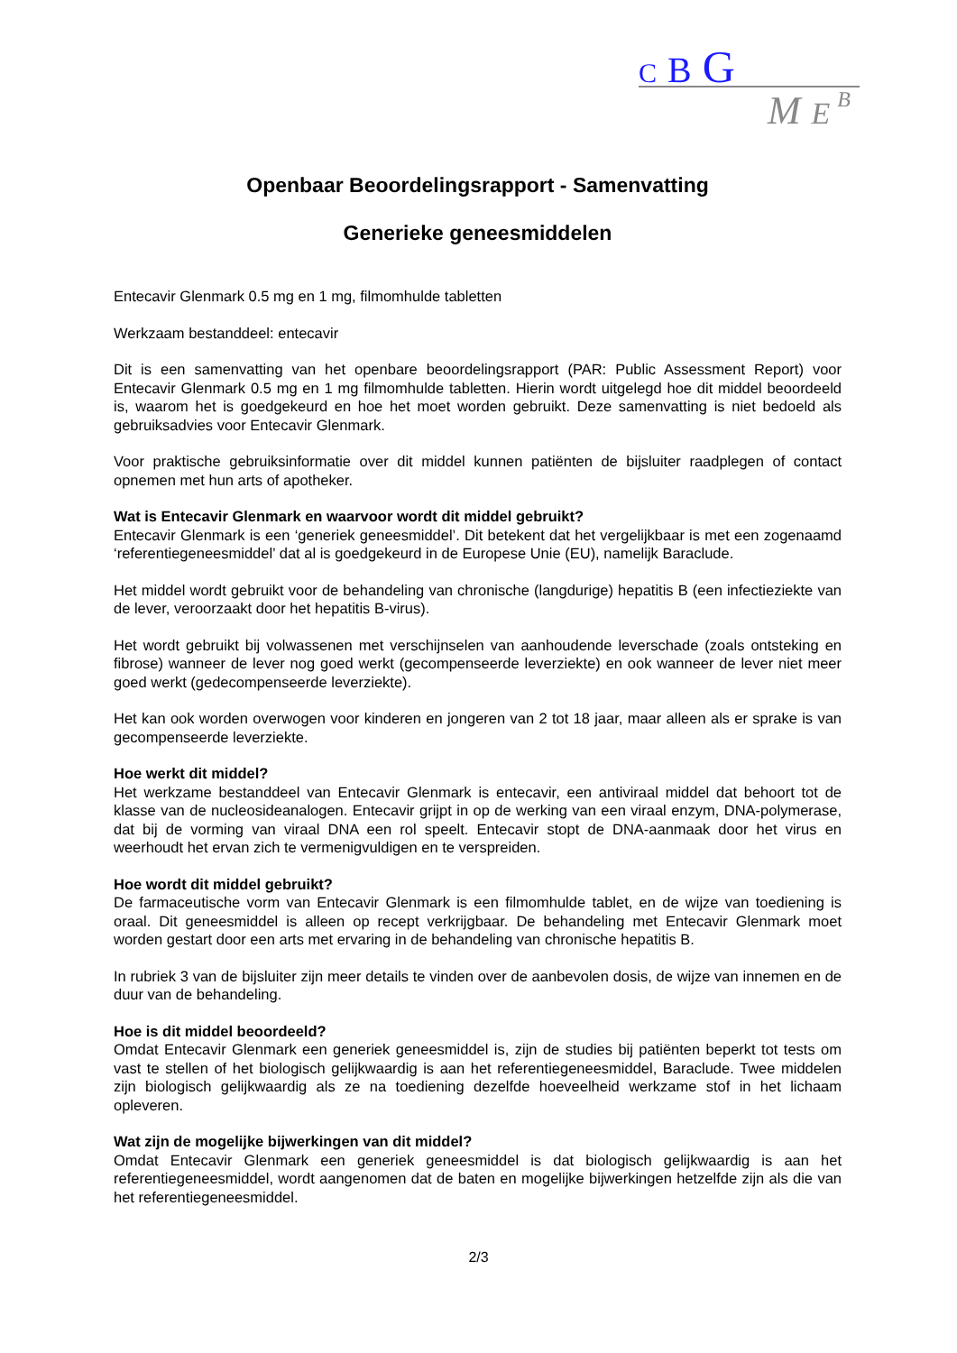C B G
M E B
Openbaar Beoordelingsrapport - Samenvatting
Generieke geneesmiddelen
Entecavir Glenmark 0.5 mg en 1 mg, filmomhulde tabletten
Werkzaam bestanddeel: entecavir
Dit is een samenvatting van het openbare beoordelingsrapport (PAR: Public Assessment Report) voor Entecavir Glenmark 0.5 mg en 1 mg filmomhulde tabletten. Hierin wordt uitgelegd hoe dit middel beoordeeld is, waarom het is goedgekeurd en hoe het moet worden gebruikt. Deze samenvatting is niet bedoeld als gebruiksadvies voor Entecavir Glenmark.
Voor praktische gebruiksinformatie over dit middel kunnen patiënten de bijsluiter raadplegen of contact opnemen met hun arts of apotheker.
Wat is Entecavir Glenmark en waarvoor wordt dit middel gebruikt?
Entecavir Glenmark is een ‘generiek geneesmiddel’. Dit betekent dat het vergelijkbaar is met een zogenaamd ‘referentiegeneesmiddel’ dat al is goedgekeurd in de Europese Unie (EU), namelijk Baraclude.
Het middel wordt gebruikt voor de behandeling van chronische (langdurige) hepatitis B (een infectieziekte van de lever, veroorzaakt door het hepatitis B-virus).
Het wordt gebruikt bij volwassenen met verschijnselen van aanhoudende leverschade (zoals ontsteking en fibrose) wanneer de lever nog goed werkt (gecompenseerde leverziekte) en ook wanneer de lever niet meer goed werkt (gedecompenseerde leverziekte).
Het kan ook worden overwogen voor kinderen en jongeren van 2 tot 18 jaar, maar alleen als er sprake is van gecompenseerde leverziekte.
Hoe werkt dit middel?
Het werkzame bestanddeel van Entecavir Glenmark is entecavir, een antiviraal middel dat behoort tot de klasse van de nucleosideanalogen. Entecavir grijpt in op de werking van een viraal enzym, DNA-polymerase, dat bij de vorming van viraal DNA een rol speelt. Entecavir stopt de DNA-aanmaak door het virus en weerhoudt het ervan zich te vermenigvuldigen en te verspreiden.
Hoe wordt dit middel gebruikt?
De farmaceutische vorm van Entecavir Glenmark is een filmomhulde tablet, en de wijze van toediening is oraal. Dit geneesmiddel is alleen op recept verkrijgbaar. De behandeling met Entecavir Glenmark moet worden gestart door een arts met ervaring in de behandeling van chronische hepatitis B.
In rubriek 3 van de bijsluiter zijn meer details te vinden over de aanbevolen dosis, de wijze van innemen en de duur van de behandeling.
Hoe is dit middel beoordeeld?
Omdat Entecavir Glenmark een generiek geneesmiddel is, zijn de studies bij patiënten beperkt tot tests om vast te stellen of het biologisch gelijkwaardig is aan het referentiegeneesmiddel, Baraclude. Twee middelen zijn biologisch gelijkwaardig als ze na toediening dezelfde hoeveelheid werkzame stof in het lichaam opleveren.
Wat zijn de mogelijke bijwerkingen van dit middel?
Omdat Entecavir Glenmark een generiek geneesmiddel is dat biologisch gelijkwaardig is aan het referentiegeneesmiddel, wordt aangenomen dat de baten en mogelijke bijwerkingen hetzelfde zijn als die van het referentiegeneesmiddel.
2/3